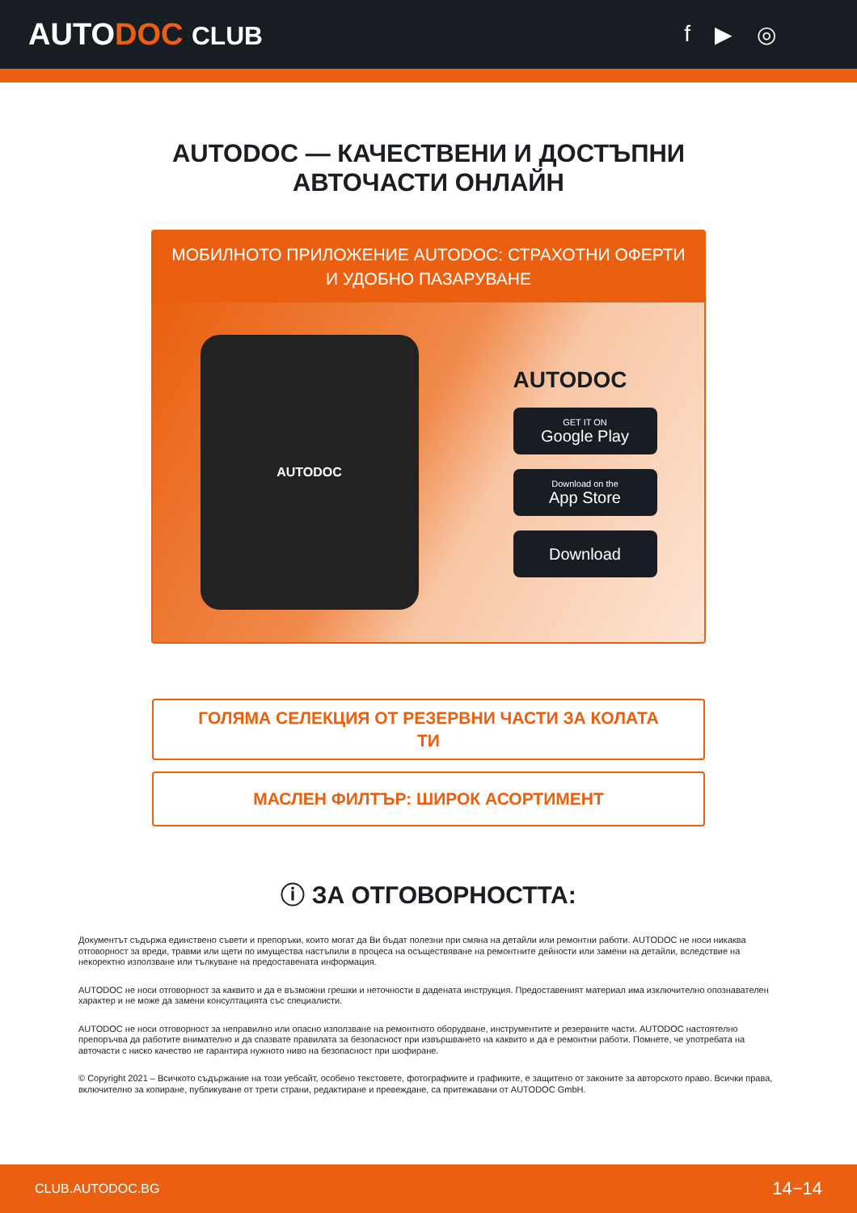AUTODOC CLUB f ▶ ◎
AUTODOC — КАЧЕСТВЕНИ И ДОСТЪПНИ
АВТОЧАСТИ ОНЛАЙН
МОБИЛНОТО ПРИЛОЖЕНИЕ AUTODOC: СТРАХОТНИ ОФЕРТИ И УДОБНО ПАЗАРУВАНЕ
AUTODOC
AUTODOC
GET IT ON
Google Play
Download on the
App Store
Download
ГОЛЯМА СЕЛЕКЦИЯ ОТ РЕЗЕРВНИ ЧАСТИ ЗА КОЛАТА
ТИ
МАСЛЕН ФИЛТЪР: ШИРОК АСОРТИМЕНТ
ⓘ ЗА ОТГОВОРНОСТТА:
Документът съдържа единствено съвети и препоръки, които могат да Ви бъдат полезни при смяна на детайли или ремонтни работи. AUTODOC не носи никаква отговорност за вреди, травми или щети по имущества настъпили в процеса на осъществяване на ремонтните дейности или замени на детайли, вследствие на некоректно използване или тълкуване на предоставената информация.
AUTODOC не носи отговорност за каквито и да е възможни грешки и неточности в дадената инструкция. Предоставеният материал има изключително опознавателен характер и не може да замени консултацията със специалисти.
AUTODOC не носи отговорност за неправилно или опасно използване на ремонтното оборудване, инструментите и резервните части. AUTODOC настоятелно препоръчва да работите внимателно и да спазвате правилата за безопасност при извършването на каквито и да е ремонтни работи. Помнете, че употребата на авточасти с ниско качество не гарантира нужното ниво на безопасност при шофиране.
© Copyright 2021 – Всичкото съдържание на този уебсайт, особено текстовете, фотографиите и графиките, е защитено от законите за авторското право. Всички права, включително за копиране, публикуване от трети страни, редактиране и превеждане, са притежавани от AUTODOC GmbH.
CLUB.AUTODOC.BG 14−14